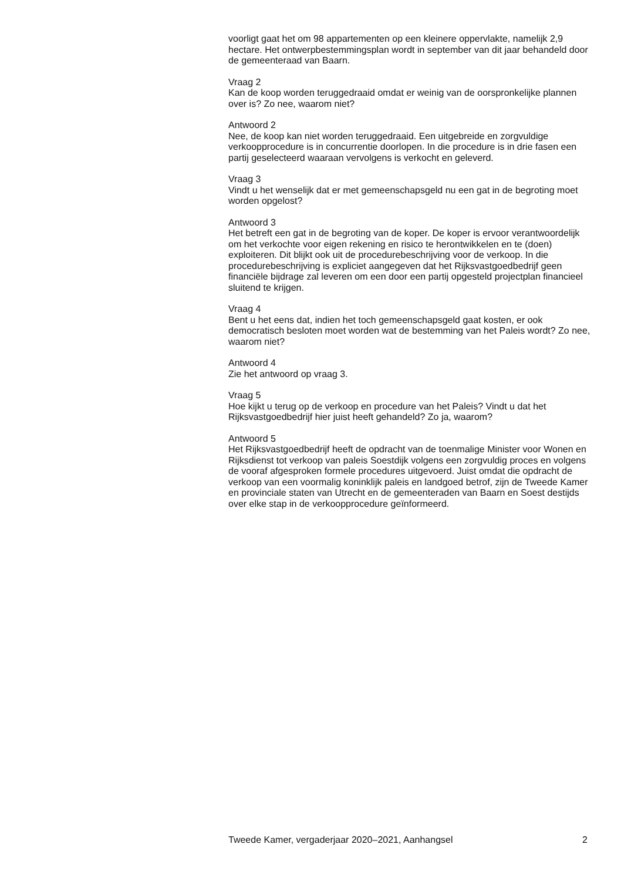voorligt gaat het om 98 appartementen op een kleinere oppervlakte, namelijk 2,9 hectare. Het ontwerpbestemmingsplan wordt in september van dit jaar behandeld door de gemeenteraad van Baarn.
Vraag 2
Kan de koop worden teruggedraaid omdat er weinig van de oorspronkelijke plannen over is? Zo nee, waarom niet?
Antwoord 2
Nee, de koop kan niet worden teruggedraaid. Een uitgebreide en zorgvuldige verkoopprocedure is in concurrentie doorlopen. In die procedure is in drie fasen een partij geselecteerd waaraan vervolgens is verkocht en geleverd.
Vraag 3
Vindt u het wenselijk dat er met gemeenschapsgeld nu een gat in de begroting moet worden opgelost?
Antwoord 3
Het betreft een gat in de begroting van de koper. De koper is ervoor verantwoordelijk om het verkochte voor eigen rekening en risico te herontwikkelen en te (doen) exploiteren. Dit blijkt ook uit de procedurebeschrijving voor de verkoop. In die procedurebeschrijving is expliciet aangegeven dat het Rijksvastgoedbedrijf geen financiële bijdrage zal leveren om een door een partij opgesteld projectplan financieel sluitend te krijgen.
Vraag 4
Bent u het eens dat, indien het toch gemeenschapsgeld gaat kosten, er ook democratisch besloten moet worden wat de bestemming van het Paleis wordt? Zo nee, waarom niet?
Antwoord 4
Zie het antwoord op vraag 3.
Vraag 5
Hoe kijkt u terug op de verkoop en procedure van het Paleis? Vindt u dat het Rijksvastgoedbedrijf hier juist heeft gehandeld? Zo ja, waarom?
Antwoord 5
Het Rijksvastgoedbedrijf heeft de opdracht van de toenmalige Minister voor Wonen en Rijksdienst tot verkoop van paleis Soestdijk volgens een zorgvuldig proces en volgens de vooraf afgesproken formele procedures uitgevoerd. Juist omdat die opdracht de verkoop van een voormalig koninklijk paleis en landgoed betrof, zijn de Tweede Kamer en provinciale staten van Utrecht en de gemeenteraden van Baarn en Soest destijds over elke stap in de verkoopprocedure geïnformeerd.
Tweede Kamer, vergaderjaar 2020–2021, Aanhangsel 2